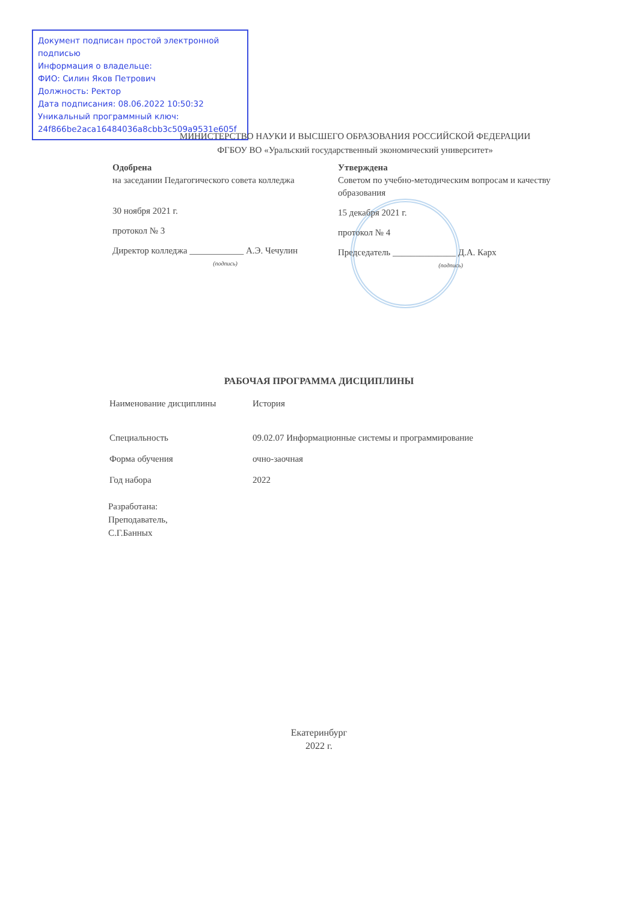Документ подписан простой электронной подписью
Информация о владельце:
ФИО: Силин Яков Петрович
Должность: Ректор
Дата подписания: 08.06.2022 10:50:32
Уникальный программный ключ:
24f866be2aca16484036a8cbb3c509a9531e605f
МИНИСТЕРСТВО НАУКИ И ВЫСШЕГО ОБРАЗОВАНИЯ РОССИЙСКОЙ ФЕДЕРАЦИИ
ФГБОУ ВО «Уральский государственный экономический университет»
Одобрена
на заседании Педагогического совета колледжа
30 ноября 2021 г.
протокол № 3
Директор колледжа ____________ А.Э. Чечулин
(подпись)
Утверждена
Советом по учебно-методическим вопросам и качеству образования
15 декабря 2021 г.
протокол № 4
Председатель ______________ Д.А. Карх
(подпись)
РАБОЧАЯ ПРОГРАММА ДИСЦИПЛИНЫ
Наименование дисциплины История
Специальность 09.02.07 Информационные системы и программирование
Форма обучения очно-заочная
Год набора 2022
Разработана:
Преподаватель,
С.Г.Банных
Екатеринбург
2022 г.